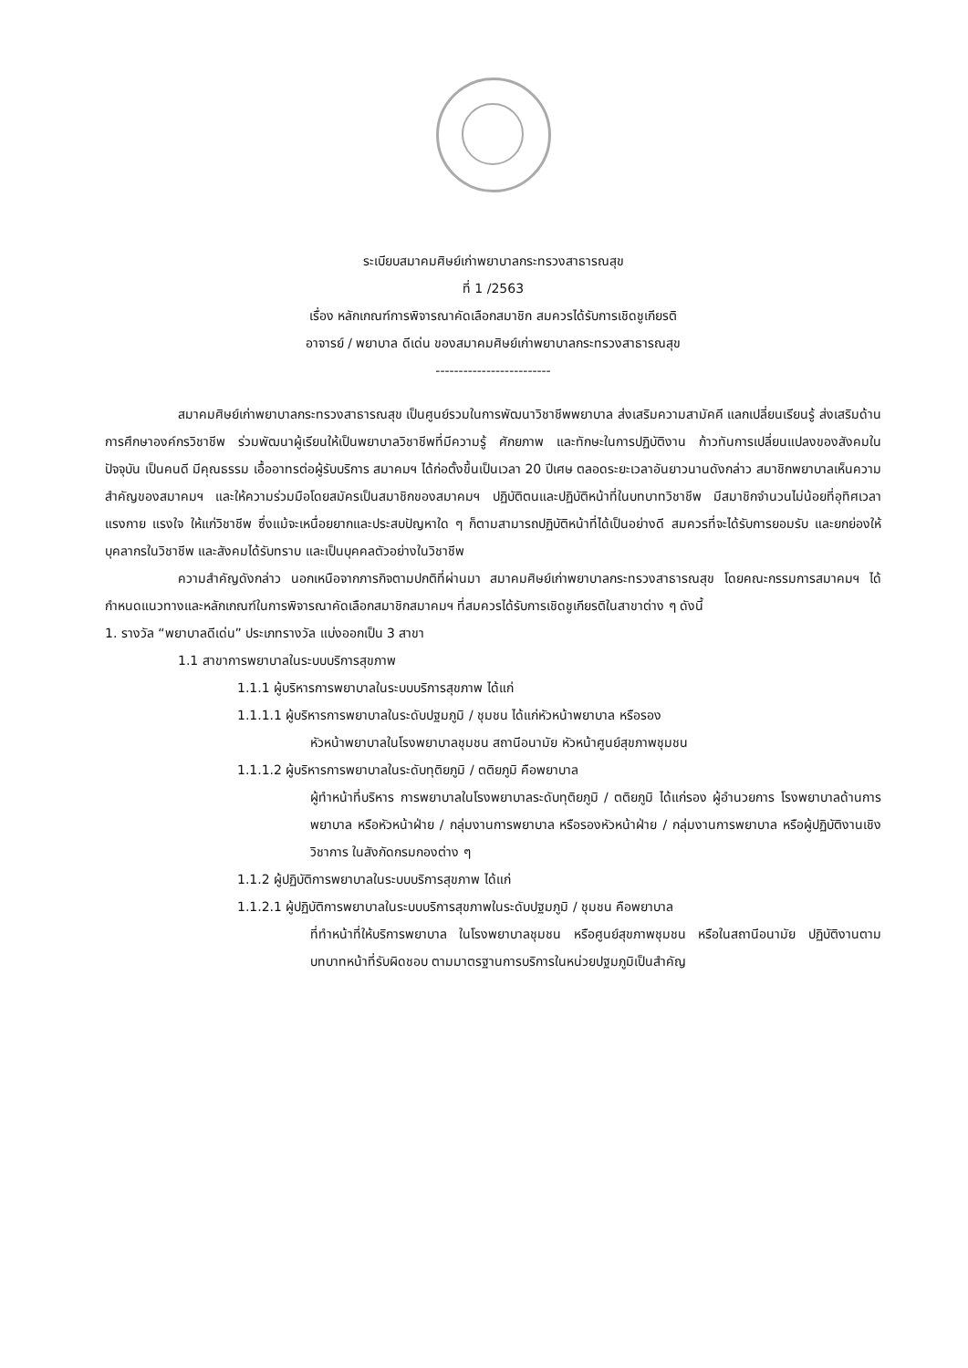ระเบียบสมาคมศิษย์เก่าพยาบาลกระทรวงสาธารณสุข
ที่ 1 /2563
เรื่อง หลักเกณฑ์การพิจารณาคัดเลือกสมาชิก สมควรได้รับการเชิดชูเกียรติ
อาจารย์ / พยาบาล ดีเด่น ของสมาคมศิษย์เก่าพยาบาลกระทรวงสาธารณสุข
-------------------------
สมาคมศิษย์เก่าพยาบาลกระทรวงสาธารณสุข เป็นศูนย์รวมในการพัฒนาวิชาชีพพยาบาล ส่งเสริมความสามัคคี แลกเปลี่ยนเรียนรู้ ส่งเสริมด้านการศึกษาองค์กรวิชาชีพ ร่วมพัฒนาผู้เรียนให้เป็นพยาบาลวิชาชีพที่มีความรู้ ศักยภาพ และทักษะในการปฏิบัติงาน ก้าวทันการเปลี่ยนแปลงของสังคมในปัจจุบัน เป็นคนดี มีคุณธรรม เอื้ออาทรต่อผู้รับบริการ สมาคมฯ ได้ก่อตั้งขึ้นเป็นเวลา 20 ปีเศษ ตลอดระยะเวลาอันยาวนานดังกล่าว สมาชิกพยาบาลเห็นความสำคัญของสมาคมฯ และให้ความร่วมมือโดยสมัครเป็นสมาชิกของสมาคมฯ ปฏิบัติตนและปฏิบัติหน้าที่ในบทบาทวิชาชีพ มีสมาชิกจำนวนไม่น้อยที่อุทิศเวลา แรงกาย แรงใจ ให้แก่วิชาชีพ ซึ่งแม้จะเหนื่อยยากและประสบปัญหาใด ๆ ก็ตามสามารถปฏิบัติหน้าที่ได้เป็นอย่างดี สมควรที่จะได้รับการยอมรับ และยกย่องให้บุคลากรในวิชาชีพ และสังคมได้รับทราบ และเป็นบุคคลตัวอย่างในวิชาชีพ
ความสำคัญดังกล่าว นอกเหนือจากภารกิจตามปกติที่ผ่านมา สมาคมศิษย์เก่าพยาบาลกระทรวงสาธารณสุข โดยคณะกรรมการสมาคมฯ ได้กำหนดแนวทางและหลักเกณฑ์ในการพิจารณาคัดเลือกสมาชิกสมาคมฯ ที่สมควรได้รับการเชิดชูเกียรติในสาขาต่าง ๆ ดังนี้
1. รางวัล “พยาบาลดีเด่น” ประเภทรางวัล แบ่งออกเป็น 3 สาขา
1.1 สาขาการพยาบาลในระบบบริการสุขภาพ
1.1.1 ผู้บริหารการพยาบาลในระบบบริการสุขภาพ ได้แก่
1.1.1.1 ผู้บริหารการพยาบาลในระดับปฐมภูมิ / ชุมชน ได้แก่หัวหน้าพยาบาล หรือรอง
หัวหน้าพยาบาลในโรงพยาบาลชุมชน สถานีอนามัย หัวหน้าศูนย์สุขภาพชุมชน
1.1.1.2 ผู้บริหารการพยาบาลในระดับทุติยภูมิ / ตติยภูมิ คือพยาบาล
ผู้ทำหน้าที่บริหาร การพยาบาลในโรงพยาบาลระดับทุติยภูมิ / ตติยภูมิ ได้แก่รอง ผู้อำนวยการ โรงพยาบาลด้านการพยาบาล หรือหัวหน้าฝ่าย / กลุ่มงานการพยาบาล หรือรองหัวหน้าฝ่าย / กลุ่มงานการพยาบาล หรือผู้ปฏิบัติงานเชิงวิชาการ ในสังกัดกรมกองต่าง ๆ
1.1.2 ผู้ปฏิบัติการพยาบาลในระบบบริการสุขภาพ ได้แก่
1.1.2.1 ผู้ปฏิบัติการพยาบาลในระบบบริการสุขภาพในระดับปฐมภูมิ / ชุมชน คือพยาบาล
ที่ทำหน้าที่ให้บริการพยาบาล ในโรงพยาบาลชุมชน หรือศูนย์สุขภาพชุมชน หรือในสถานีอนามัย ปฏิบัติงานตามบทบาทหน้าที่รับผิดชอบ ตามมาตรฐานการบริการในหน่วยปฐมภูมิเป็นสำคัญ